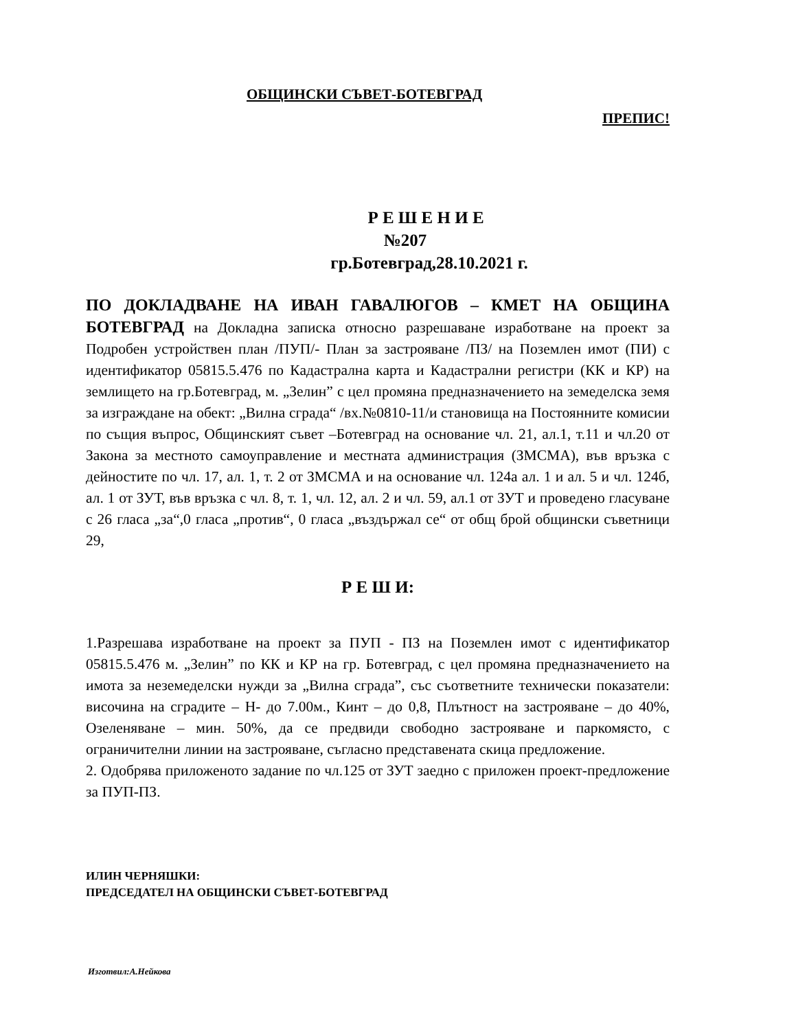ОБЩИНСКИ СЪВЕТ-БОТЕВГРАД
ПРЕПИС!
Р Е Ш Е Н И Е
№207
гр.Ботевград,28.10.2021 г.
ПО ДОКЛАДВАНЕ НА ИВАН ГАВАЛЮГОВ – КМЕТ НА ОБЩИНА БОТЕВГРАД на Докладна записка относно разрешаване изработване на проект за Подробен устройствен план /ПУП/- План за застрояване /ПЗ/ на Поземлен имот (ПИ) с идентификатор 05815.5.476 по Кадастрална карта и Кадастрални регистри (КК и КР) на землището на гр.Ботевград, м. „Зелин” с цел промяна предназначението на земеделска земя за изграждане на обект: „Вилна сграда“ /вх.№0810-11/и становища на Постоянните комисии по същия въпрос, Общинският съвет –Ботевград на основание чл. 21, ал.1, т.11 и чл.20 от Закона за местното самоуправление и местната администрация (ЗМСМА), във връзка с дейностите по чл. 17, ал. 1, т. 2 от ЗМСМА и на основание чл. 124а ал. 1 и ал. 5 и чл. 124б, ал. 1 от ЗУТ, във връзка с чл. 8, т. 1, чл. 12, ал. 2 и чл. 59, ал.1 от ЗУТ и проведено гласуване с 26 гласа „за“,0 гласа „против“, 0 гласа „въздържал се“ от общ брой общински съветници 29,
Р Е Ш И:
1.Разрешава изработване на проект за ПУП - ПЗ на Поземлен имот с идентификатор 05815.5.476 м. „Зелин” по КК и КР на гр. Ботевград, с цел промяна предназначението на имота за неземеделски нужди за „Вилна сграда”, със съответните технически показатели: височина на сградите – Н- до 7.00м., Кинт – до 0,8, Плътност на застрояване – до 40%, Озеленяване – мин. 50%, да се предвиди свободно застрояване и паркомясто, с ограничителни линии на застрояване, съгласно представената скица предложение.
2. Одобрява приложеното задание по чл.125 от ЗУТ заедно с приложен проект-предложение за ПУП-ПЗ.
ИЛИН ЧЕРНЯШКИ:
ПРЕДСЕДАТЕЛ НА ОБЩИНСКИ СЪВЕТ-БОТЕВГРАД
Изготвил:А.Нейкова